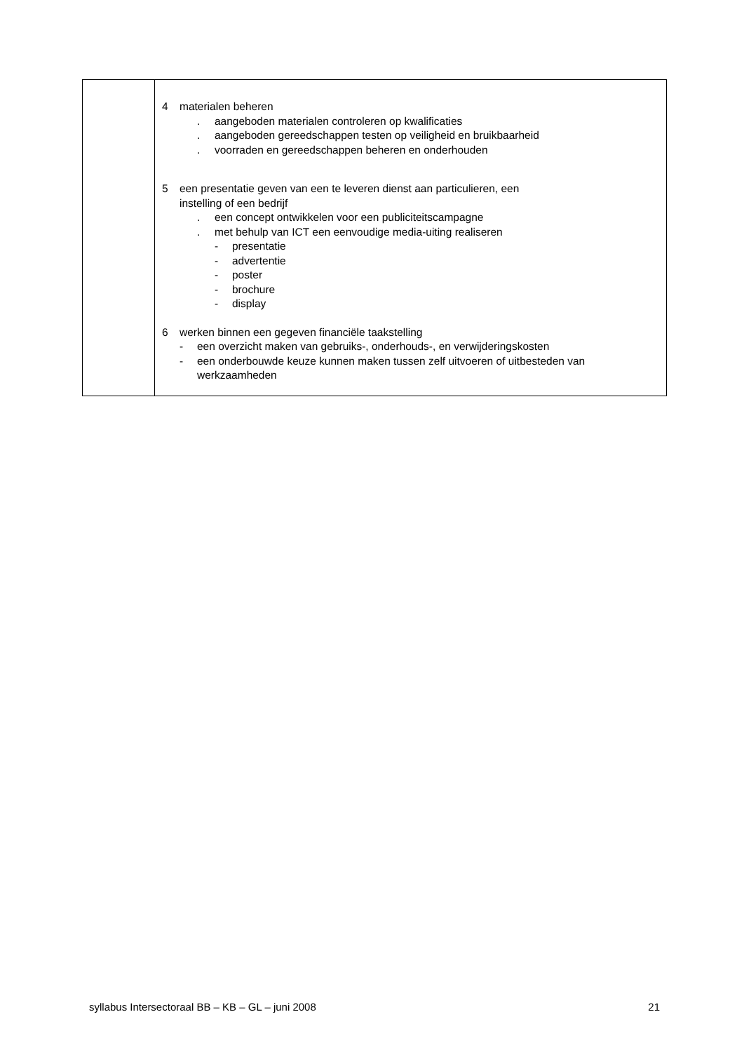| | 4 materialen beheren . aangeboden materialen controleren op kwalificaties . aangeboden gereedschappen testen op veiligheid en bruikbaarheid . voorraden en gereedschappen beheren en onderhouden 5 een presentatie geven van een te leveren dienst aan particulieren, een instelling of een bedrijf . een concept ontwikkelen voor een publiciteitscampagne . met behulp van ICT een eenvoudige media-uiting realiseren - presentatie - advertentie - poster - brochure - display 6 werken binnen een gegeven financiële taakstelling - een overzicht maken van gebruiks-, onderhouds-, en verwijderingskosten - een onderbouwde keuze kunnen maken tussen zelf uitvoeren of uitbesteden van werkzaamheden |
syllabus Intersectoraal BB – KB – GL – juni 2008 21